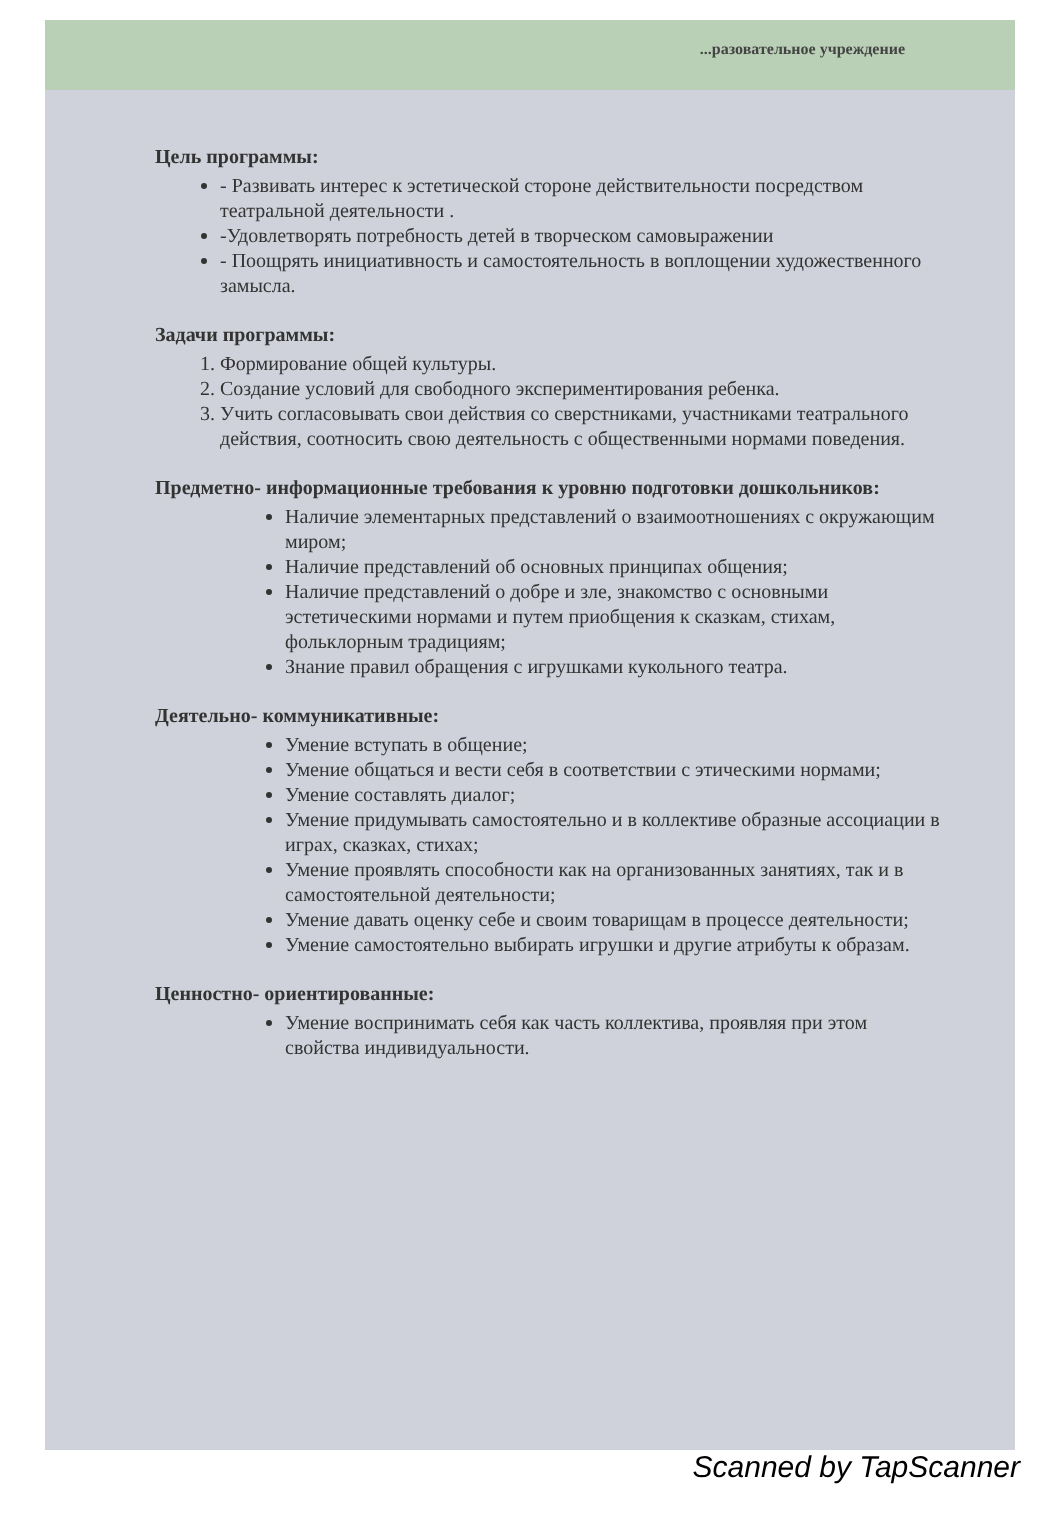...разовательное учреждение
Цель программы:
- Развивать интерес к эстетической стороне действительности посредством театральной деятельности .
-Удовлетворять потребность детей в творческом самовыражении
- Поощрять инициативность и самостоятельность в воплощении художественного замысла.
Задачи программы:
1. Формирование общей культуры.
2. Создание условий для свободного экспериментирования ребенка.
3. Учить согласовывать свои действия со сверстниками, участниками театрального действия, соотносить свою деятельность с общественными нормами поведения.
Предметно- информационные требования к уровню подготовки дошкольников:
Наличие элементарных представлений о взаимоотношениях с окружающим миром;
Наличие представлений об основных принципах общения;
Наличие представлений о добре и зле, знакомство с основными эстетическими нормами и путем приобщения к сказкам, стихам, фольклорным традициям;
Знание правил обращения с игрушками кукольного театра.
Деятельно- коммуникативные:
Умение вступать в общение;
Умение общаться и вести себя в соответствии с этическими нормами;
Умение составлять диалог;
Умение придумывать самостоятельно и в коллективе образные ассоциации в играх, сказках, стихах;
Умение проявлять способности как на организованных занятиях, так и в самостоятельной деятельности;
Умение давать оценку себе и своим товарищам в процессе деятельности;
Умение самостоятельно выбирать игрушки и другие атрибуты к образам.
Ценностно- ориентированные:
Умение воспринимать себя как часть коллектива, проявляя при этом свойства индивидуальности.
Scanned by TapScanner